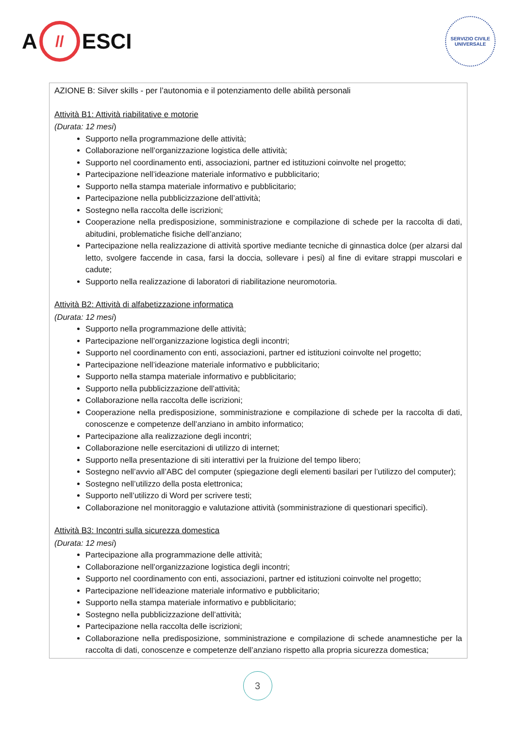A // ESCI
SERVIZIO CIVILE UNIVERSALE
AZIONE B: Silver skills - per l’autonomia e il potenziamento delle abilità personali
Attività B1: Attività riabilitative e motorie
(Durata: 12 mesi)
Supporto nella programmazione delle attività;
Collaborazione nell’organizzazione logistica delle attività;
Supporto nel coordinamento enti, associazioni, partner ed istituzioni coinvolte nel progetto;
Partecipazione nell’ideazione materiale informativo e pubblicitario;
Supporto nella stampa materiale informativo e pubblicitario;
Partecipazione nella pubblicizzazione dell’attività;
Sostegno nella raccolta delle iscrizioni;
Cooperazione nella predisposizione, somministrazione e compilazione di schede per la raccolta di dati, abitudini, problematiche fisiche dell’anziano;
Partecipazione nella realizzazione di attività sportive mediante tecniche di ginnastica dolce (per alzarsi dal letto, svolgere faccende in casa, farsi la doccia, sollevare i pesi) al fine di evitare strappi muscolari e cadute;
Supporto nella realizzazione di laboratori di riabilitazione neuromotoria.
Attività B2: Attività di alfabetizzazione informatica
(Durata: 12 mesi)
Supporto nella programmazione delle attività;
Partecipazione nell’organizzazione logistica degli incontri;
Supporto nel coordinamento con enti, associazioni, partner ed istituzioni coinvolte nel progetto;
Partecipazione nell’ideazione materiale informativo e pubblicitario;
Supporto nella stampa materiale informativo e pubblicitario;
Supporto nella pubblicizzazione dell’attività;
Collaborazione nella raccolta delle iscrizioni;
Cooperazione nella predisposizione, somministrazione e compilazione di schede per la raccolta di dati, conoscenze e competenze dell’anziano in ambito informatico;
Partecipazione alla realizzazione degli incontri;
Collaborazione nelle esercitazioni di utilizzo di internet;
Supporto nella presentazione di siti interattivi per la fruizione del tempo libero;
Sostegno nell’avvio all’ABC del computer (spiegazione degli elementi basilari per l’utilizzo del computer);
Sostegno nell’utilizzo della posta elettronica;
Supporto nell’utilizzo di Word per scrivere testi;
Collaborazione nel monitoraggio e valutazione attività (somministrazione di questionari specifici).
Attività B3: Incontri sulla sicurezza domestica
(Durata: 12 mesi)
Partecipazione alla programmazione delle attività;
Collaborazione nell’organizzazione logistica degli incontri;
Supporto nel coordinamento con enti, associazioni, partner ed istituzioni coinvolte nel progetto;
Partecipazione nell’ideazione materiale informativo e pubblicitario;
Supporto nella stampa materiale informativo e pubblicitario;
Sostegno nella pubblicizzazione dell’attività;
Partecipazione nella raccolta delle iscrizioni;
Collaborazione nella predisposizione, somministrazione e compilazione di schede anamnestiche per la raccolta di dati, conoscenze e competenze dell’anziano rispetto alla propria sicurezza domestica;
3